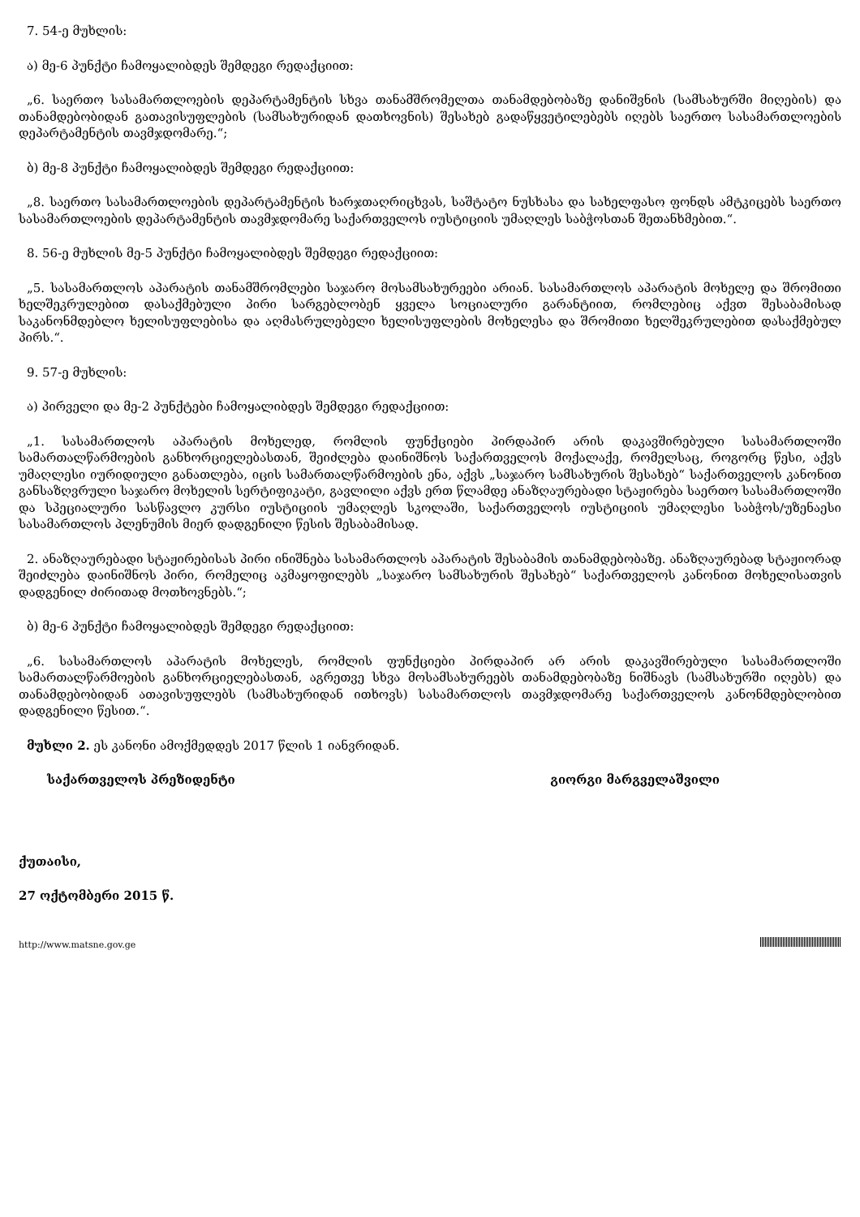7. 54-ე მუხლის:
ა) მე-6 პუნქტი ჩამოყალიბდეს შემდეგი რედაქციით:
„6. საერთო სასამართლოების დეპარტამენტის სხვა თანამშრომელთა თანამდებობაზე დანიშვნის (სამსახურში მიღების) და თანამდებობიდან გათავისუფლების (სამსახურიდან დათხოვნის) შესახებ გადაწყვეტილებებს იღებს საერთო სასამართლოების დეპარტამენტის თავმჯდომარე.“;
ბ) მე-8 პუნქტი ჩამოყალიბდეს შემდეგი რედაქციით:
„8. საერთო სასამართლოების დეპარტამენტის ხარჯთაღრიცხვას, საშტატო ნუსხასა და სახელფასო ფონდს ამტკიცებს საერთო სასამართლოების დეპარტამენტის თავმჯდომარე საქართველოს იუსტიციის უმაღლეს საბჭოსთან შეთანხმებით.“.
8. 56-ე მუხლის მე-5 პუნქტი ჩამოყალიბდეს შემდეგი რედაქციით:
„5. სასამართლოს აპარატის თანამშრომლები საჯარო მოსამსახურეები არიან. სასამართლოს აპარატის მოხელე და შრომითი ხელშეკრულებით დასაქმებული პირი სარგებლობენ ყველა სოციალური გარანტიით, რომლებიც აქვთ შესაბამისად საკანონმდებლო ხელისუფლებისა და აღმასრულებელი ხელისუფლების მოხელესა და შრომითი ხელშეკრულებით დასაქმებულ პირს.“.
9. 57-ე მუხლის:
ა) პირველი და მე-2 პუნქტები ჩამოყალიბდეს შემდეგი რედაქციით:
„1. სასამართლოს აპარატის მოხელედ, რომლის ფუნქციები პირდაპირ არის დაკავშირებული სასამართლოში სამართალწარმოების განხორციელებასთან, შეიძლება დაინიშნოს საქართველოს მოქალაქე, რომელსაც, როგორც წესი, აქვს უმაღლესი იურიდიული განათლება, იცის სამართალწარმოების ენა, აქვს „საჯარო სამსახურის შესახებ“ საქართველოს კანონით განსაზღვრული საჯარო მოხელის სერტიფიკატი, გავლილი აქვს ერთ წლამდე ანაზღაურებადი სტაჟირება საერთო სასამართლოში და სპეციალური სასწავლო კურსი იუსტიციის უმაღლეს სკოლაში, საქართველოს იუსტიციის უმაღლესი საბჭოს/უზენაესი სასამართლოს პლენუმის მიერ დადგენილი წესის შესაბამისად.
2. ანაზღაურებადი სტაჟირებისას პირი ინიშნება სასამართლოს აპარატის შესაბამის თანამდებობაზე. ანაზღაურებად სტაჟიორად შეიძლება დაინიშნოს პირი, რომელიც აკმაყოფილებს „საჯარო სამსახურის შესახებ“ საქართველოს კანონით მოხელისათვის დადგენილ ძირითად მოთხოვნებს.“;
ბ) მე-6 პუნქტი ჩამოყალიბდეს შემდეგი რედაქციით:
„6. სასამართლოს აპარატის მოხელეს, რომლის ფუნქციები პირდაპირ არ არის დაკავშირებული სასამართლოში სამართალწარმოების განხორციელებასთან, აგრეთვე სხვა მოსამსახურეებს თანამდებობაზე ნიშნავს (სამსახურში იღებს) და თანამდებობიდან ათავისუფლებს (სამსახურიდან ითხოვს) სასამართლოს თავმჯდომარე საქართველოს კანონმდებლობით დადგენილი წესით.“.
მუხლი 2. ეს კანონი ამოქმედდეს 2017 წლის 1 იანვრიდან.
საქართველოს პრეზიდენტი გიორგი მარგველაშვილი
ქუთაისი,
27 ოქტომბერი 2015 წ.
http://www.matsne.gov.ge